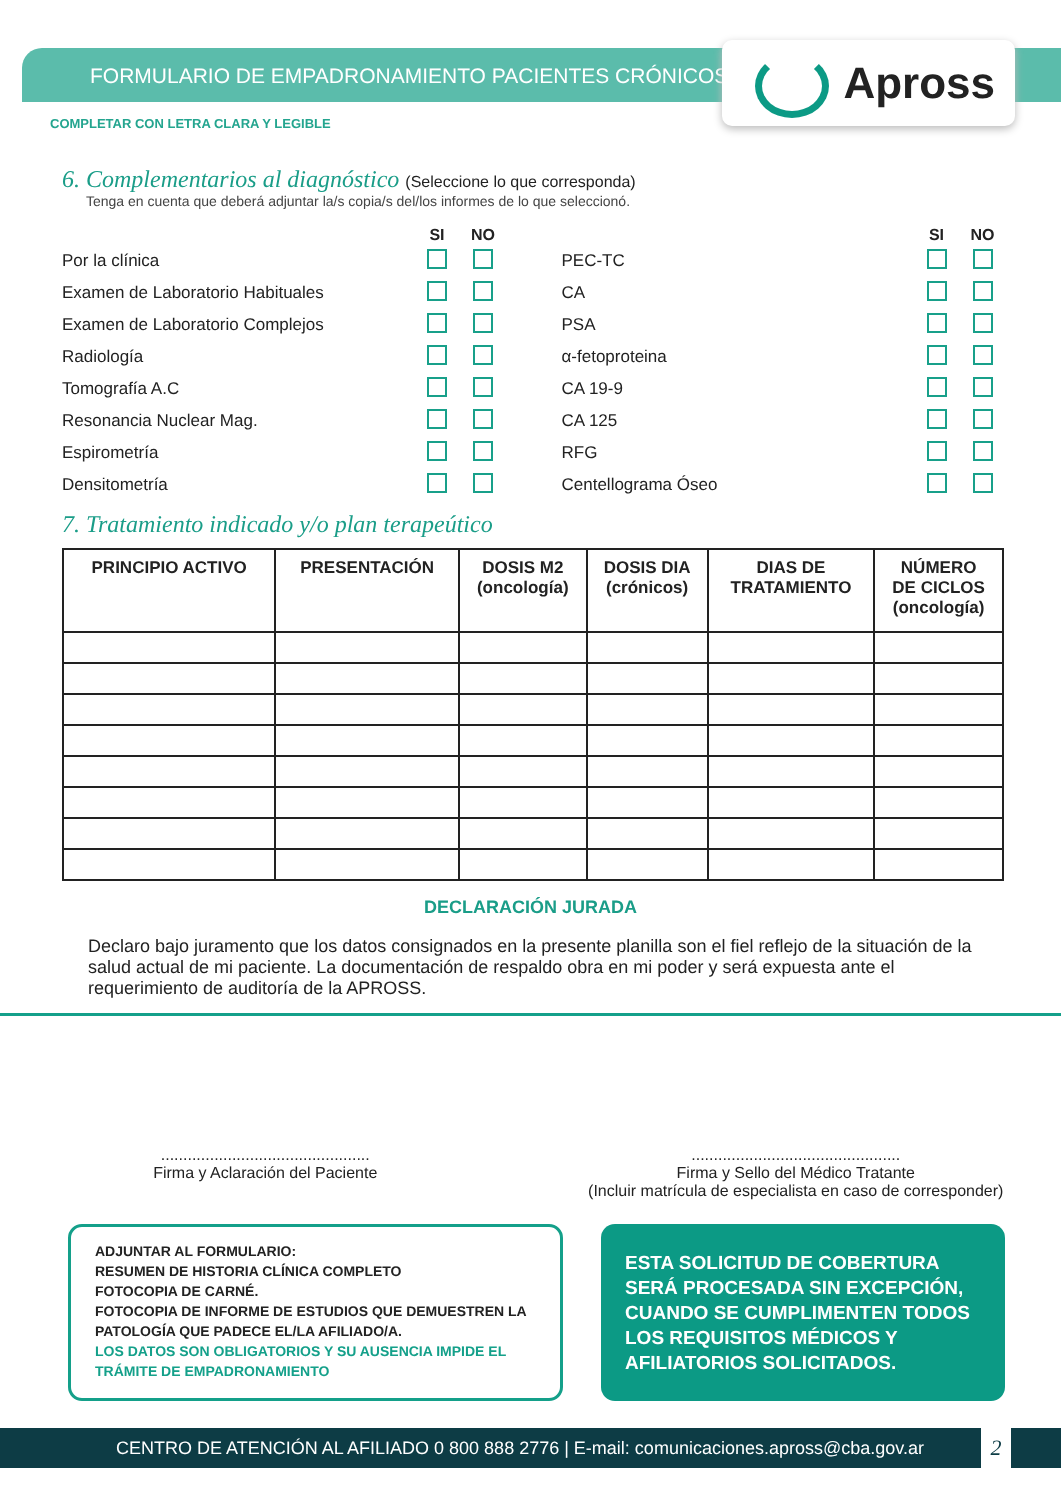FORMULARIO DE EMPADRONAMIENTO PACIENTES CRÓNICOS
Apross
COMPLETAR CON LETRA CLARA Y LEGIBLE
6. Complementarios al diagnóstico (Seleccione lo que corresponda)
Tenga en cuenta que deberá adjuntar la/s copia/s del/los informes de lo que seleccionó.
| | SI | NO |
| --- | --- | --- |
| Por la clínica | | |
| Examen de Laboratorio Habituales | | |
| Examen de Laboratorio Complejos | | |
| Radiología | | |
| Tomografía A.C | | |
| Resonancia Nuclear Mag. | | |
| Espirometría | | |
| Densitometría | | |
| | SI | NO |
| --- | --- | --- |
| PEC-TC | | |
| CA | | |
| PSA | | |
| α-fetoproteina | | |
| CA 19-9 | | |
| CA 125 | | |
| RFG | | |
| Centellograma Óseo | | |
7. Tratamiento indicado y/o plan terapeútico
| PRINCIPIO ACTIVO | PRESENTACIÓN | DOSIS M2 (oncología) | DOSIS DIA (crónicos) | DIAS DE TRATAMIENTO | NÚMERO DE CICLOS (oncología) |
| --- | --- | --- | --- | --- | --- |
DECLARACIÓN JURADA
Declaro bajo juramento que los datos consignados en la presente planilla son el fiel reflejo de la situación de la salud actual de mi paciente. La documentación de respaldo obra en mi poder y será expuesta ante el requerimiento de auditoría de la APROSS.
...............................................
Firma y Aclaración del Paciente
...............................................
Firma y Sello del Médico Tratante
(Incluir matrícula de especialista en caso de corresponder)
ADJUNTAR AL FORMULARIO:
RESUMEN DE HISTORIA CLÍNICA COMPLETO
FOTOCOPIA DE CARNÉ.
FOTOCOPIA DE INFORME DE ESTUDIOS QUE DEMUESTREN LA PATOLOGÍA QUE PADECE EL/LA AFILIADO/A.
LOS DATOS SON OBLIGATORIOS Y SU AUSENCIA IMPIDE EL TRÁMITE DE EMPADRONAMIENTO
ESTA SOLICITUD DE COBERTURA SERÁ PROCESADA SIN EXCEPCIÓN, CUANDO SE CUMPLIMENTEN TODOS LOS REQUISITOS MÉDICOS Y AFILIATORIOS SOLICITADOS.
CENTRO DE ATENCIÓN AL AFILIADO 0 800 888 2776 | E-mail: comunicaciones.apross@cba.gov.ar 2